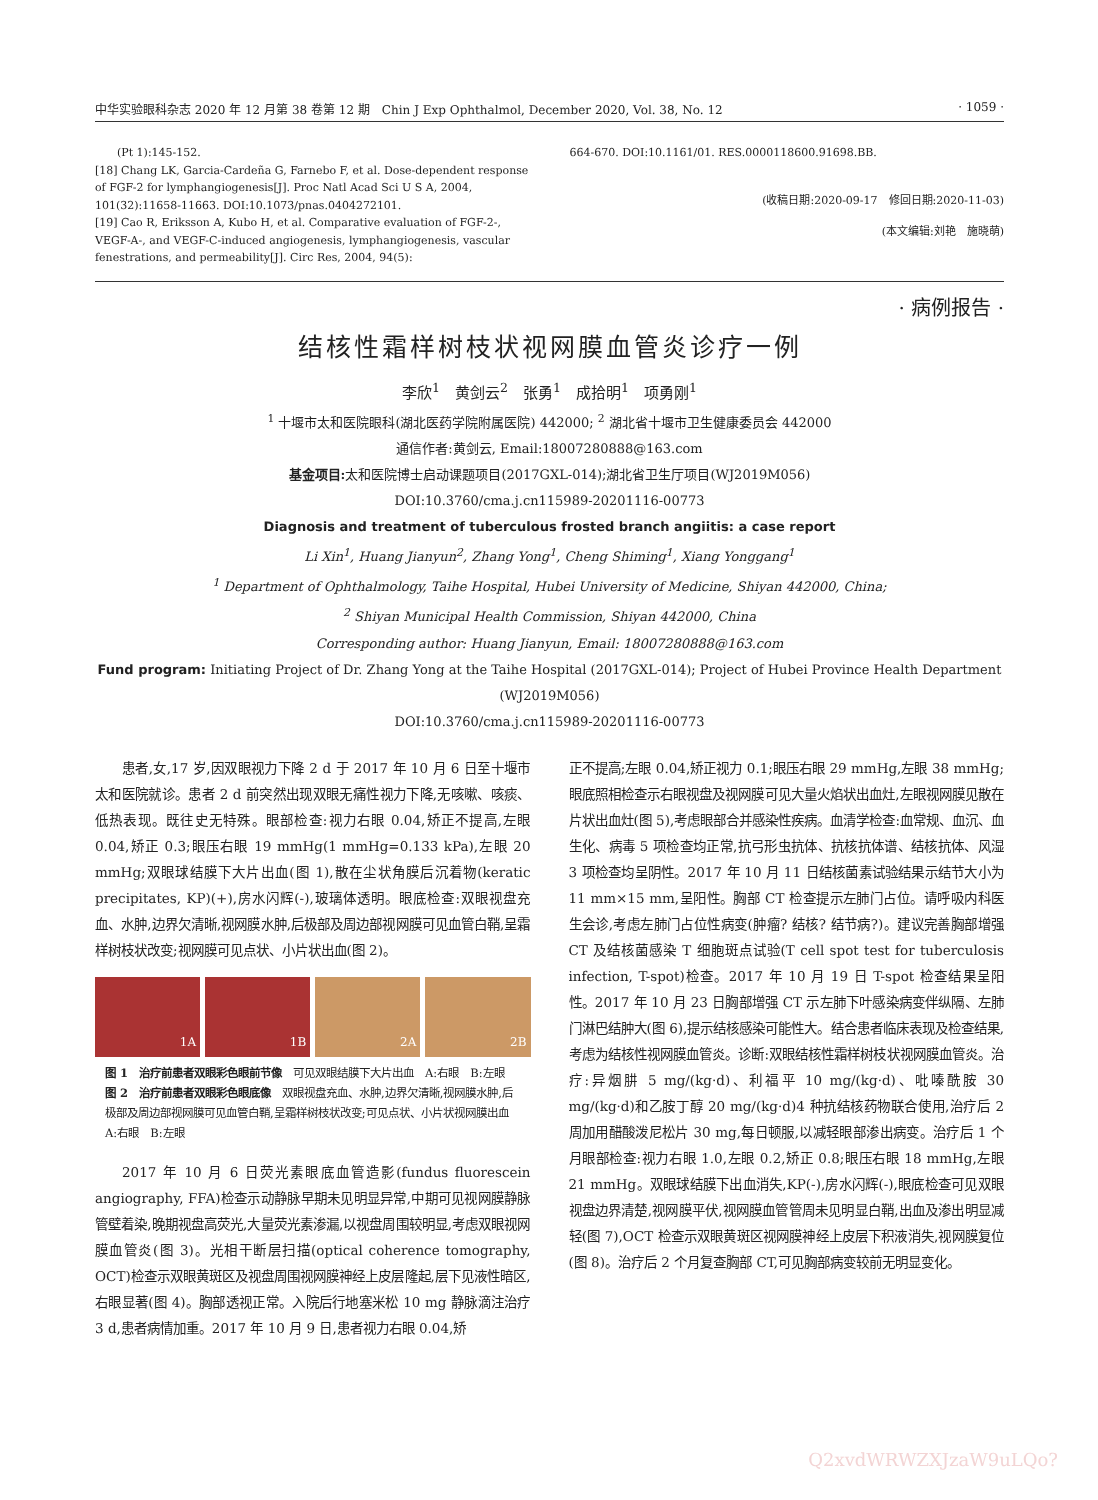中华实验眼科杂志 2020 年 12 月第 38 卷第 12 期　Chin J Exp Ophthalmol, December 2020, Vol. 38, No. 12 · 1059 ·
　　(Pt 1):145-152.
[18] Chang LK, Garcia-Cardeña G, Farnebo F, et al. Dose-dependent response of FGF-2 for lymphangiogenesis[J]. Proc Natl Acad Sci U S A, 2004, 101(32):11658-11663. DOI:10.1073/pnas.0404272101.
[19] Cao R, Eriksson A, Kubo H, et al. Comparative evaluation of FGF-2-, VEGF-A-, and VEGF-C-induced angiogenesis, lymphangiogenesis, vascular fenestrations, and permeability[J]. Circ Res, 2004, 94(5):
664-670. DOI:10.1161/01. RES.0000118600.91698.BB.
(收稿日期:2020-09-17　修回日期:2020-11-03)
(本文编辑:刘艳　施晓萌)
· 病例报告 ·
结核性霜样树枝状视网膜血管炎诊疗一例
李欣<sup>1</sup>　黄剑云<sup>2</sup>　张勇<sup>1</sup>　成拾明<sup>1</sup>　项勇刚<sup>1</sup>
<sup>1</sup> 十堰市太和医院眼科(湖北医药学院附属医院) 442000; <sup>2</sup> 湖北省十堰市卫生健康委员会 442000
通信作者:黄剑云, Email:18007280888@163.com
基金项目: 太和医院博士启动课题项目(2017GXL-014);湖北省卫生厅项目(WJ2019M056)
DOI:10.3760/cma.j.cn115989-20201116-00773
Diagnosis and treatment of tuberculous frosted branch angiitis: a case report
Li Xin<sup>1</sup>, Huang Jianyun<sup>2</sup>, Zhang Yong<sup>1</sup>, Cheng Shiming<sup>1</sup>, Xiang Yonggang<sup>1</sup>
<sup>1</sup> Department of Ophthalmology, Taihe Hospital, Hubei University of Medicine, Shiyan 442000, China;
<sup>2</sup> Shiyan Municipal Health Commission, Shiyan 442000, China
Corresponding author: Huang Jianyun, Email: 18007280888@163.com
Fund program: Initiating Project of Dr. Zhang Yong at the Taihe Hospital (2017GXL-014); Project of Hubei Province Health Department (WJ2019M056)
DOI:10.3760/cma.j.cn115989-20201116-00773
患者,女,17 岁,因双眼视力下降 2 d 于 2017 年 10 月 6 日至十堰市太和医院就诊。患者 2 d 前突然出现双眼无痛性视力下降,无咳嗽、咳痰、低热表现。既往史无特殊。眼部检查:视力右眼 0.04,矫正不提高,左眼 0.04,矫正 0.3;眼压右眼 19 mmHg(1 mmHg=0.133 kPa),左眼 20 mmHg;双眼球结膜下大片出血(图 1),散在尘状角膜后沉着物(keratic precipitates, KP)(+),房水闪辉(-),玻璃体透明。眼底检查:双眼视盘充血、水肿,边界欠清晰,视网膜水肿,后极部及周边部视网膜可见血管白鞘,呈霜样树枝状改变;视网膜可见点状、小片状出血(图 2)。
1A
1B
2A
2B
图 1　治疗前患者双眼彩色眼前节像　可见双眼结膜下大片出血　A:右眼　B:左眼　图 2　治疗前患者双眼彩色眼底像　双眼视盘充血、水肿,边界欠清晰,视网膜水肿,后极部及周边部视网膜可见血管白鞘,呈霜样树枝状改变;可见点状、小片状视网膜出血　A:右眼　B:左眼
2017 年 10 月 6 日荧光素眼底血管造影(fundus fluorescein angiography, FFA)检查示动静脉早期未见明显异常,中期可见视网膜静脉管壁着染,晚期视盘高荧光,大量荧光素渗漏,以视盘周围较明显,考虑双眼视网膜血管炎(图 3)。光相干断层扫描(optical coherence tomography, OCT)检查示双眼黄斑区及视盘周围视网膜神经上皮层隆起,层下见液性暗区,右眼显著(图 4)。胸部透视正常。入院后行地塞米松 10 mg 静脉滴注治疗 3 d,患者病情加重。2017 年 10 月 9 日,患者视力右眼 0.04,矫
正不提高;左眼 0.04,矫正视力 0.1;眼压右眼 29 mmHg,左眼 38 mmHg;眼底照相检查示右眼视盘及视网膜可见大量火焰状出血灶,左眼视网膜见散在片状出血灶(图 5),考虑眼部合并感染性疾病。血清学检查:血常规、血沉、血生化、病毒 5 项检查均正常,抗弓形虫抗体、抗核抗体谱、结核抗体、风湿 3 项检查均呈阴性。2017 年 10 月 11 日结核菌素试验结果示结节大小为 11 mm×15 mm,呈阳性。胸部 CT 检查提示左肺门占位。请呼吸内科医生会诊,考虑左肺门占位性病变(肿瘤? 结核? 结节病?)。建议完善胸部增强 CT 及结核菌感染 T 细胞斑点试验(T cell spot test for tuberculosis infection, T-spot)检查。2017 年 10 月 19 日 T-spot 检查结果呈阳性。2017 年 10 月 23 日胸部增强 CT 示左肺下叶感染病变伴纵隔、左肺门淋巴结肿大(图 6),提示结核感染可能性大。结合患者临床表现及检查结果,考虑为结核性视网膜血管炎。诊断:双眼结核性霜样树枝状视网膜血管炎。治疗:异烟肼 5 mg/(kg·d)、利福平 10 mg/(kg·d)、吡嗪酰胺 30 mg/(kg·d)和乙胺丁醇 20 mg/(kg·d)4 种抗结核药物联合使用,治疗后 2 周加用醋酸泼尼松片 30 mg,每日顿服,以减轻眼部渗出病变。治疗后 1 个月眼部检查:视力右眼 1.0,左眼 0.2,矫正 0.8;眼压右眼 18 mmHg,左眼 21 mmHg。双眼球结膜下出血消失,KP(-),房水闪辉(-),眼底检查可见双眼视盘边界清楚,视网膜平伏,视网膜血管管周未见明显白鞘,出血及渗出明显减轻(图 7),OCT 检查示双眼黄斑区视网膜神经上皮层下积液消失,视网膜复位(图 8)。治疗后 2 个月复查胸部 CT,可见胸部病变较前无明显变化。
Q2xvdWRWZXJzaW9uLQo?